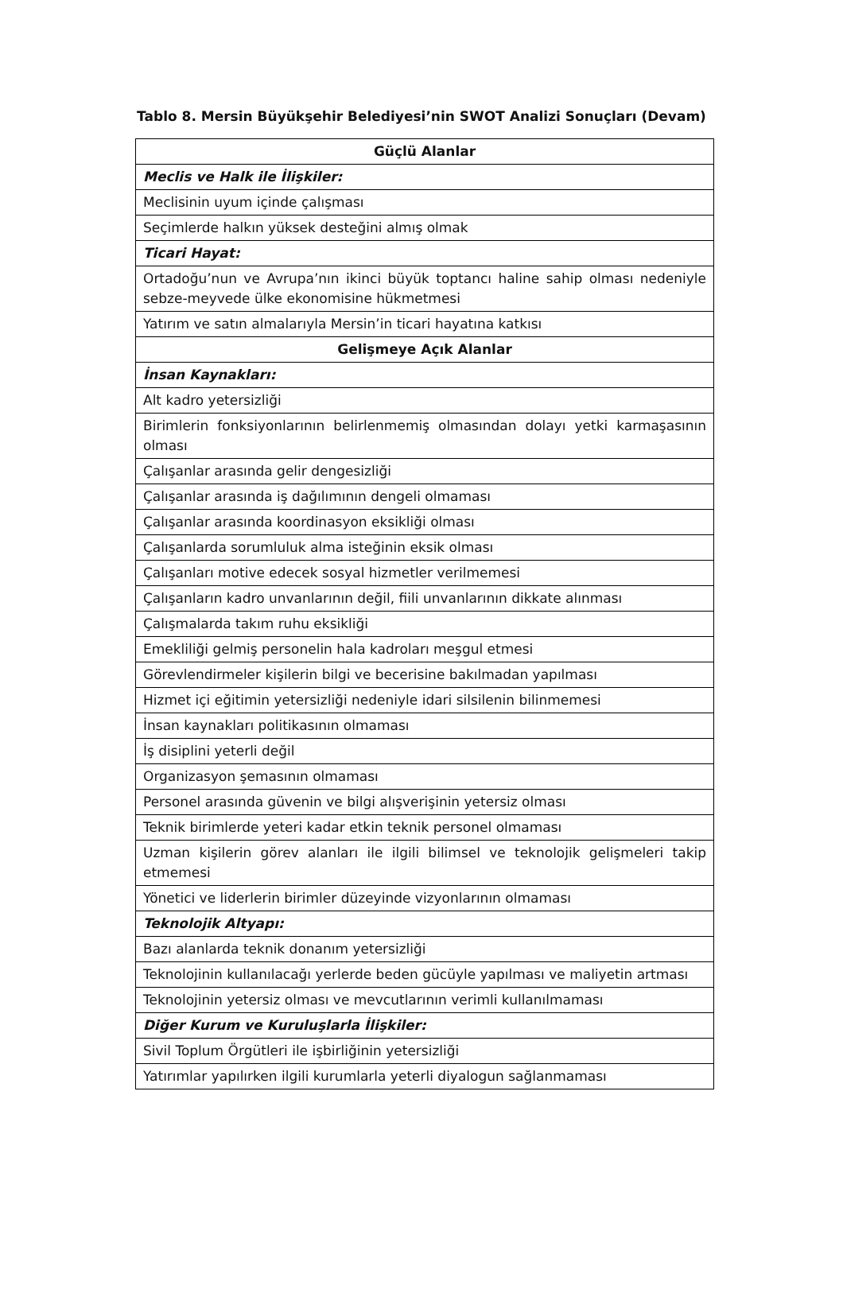Tablo 8. Mersin Büyükşehir Belediyesi’nin SWOT Analizi Sonuçları (Devam)
| Güçlü Alanlar |
| --- |
| Meclis ve Halk ile İlişkiler: |
| Meclisinin uyum içinde çalışması |
| Seçimlerde halkın yüksek desteğini almış olmak |
| Ticari Hayat: |
| Ortadoğu’nun ve Avrupa’nın ikinci büyük toptancı haline sahip olması nedeniyle sebze-meyvede ülke ekonomisine hükmetmesi |
| Yatırım ve satın almalarıyla Mersin’in ticari hayatına katkısı |
| Gelişmeye Açık Alanlar |
| İnsan Kaynakları: |
| Alt kadro yetersizliği |
| Birimlerin fonksiyonlarının belirlenmemiş olmasından dolayı yetki karmaşasının olması |
| Çalışanlar arasında gelir dengesizliği |
| Çalışanlar arasında iş dağılımının dengeli olmaması |
| Çalışanlar arasında koordinasyon eksikliği olması |
| Çalışanlarda sorumluluk alma isteğinin eksik olması |
| Çalışanları motive edecek sosyal hizmetler verilmemesi |
| Çalışanların kadro unvanlarının değil, fiili unvanlarının dikkate alınması |
| Çalışmalarda takım ruhu eksikliği |
| Emekliliği gelmiş personelin hala kadroları meşgul etmesi |
| Görevlendirmeler kişilerin bilgi ve becerisine bakılmadan yapılması |
| Hizmet içi eğitimin yetersizliği nedeniyle idari silsilenin bilinmemesi |
| İnsan kaynakları politikasının olmaması |
| İş disiplini yeterli değil |
| Organizasyon şemasının olmaması |
| Personel arasında güvenin ve bilgi alışverişinin yetersiz olması |
| Teknik birimlerde yeteri kadar etkin teknik personel olmaması |
| Uzman kişilerin görev alanları ile ilgili bilimsel ve teknolojik gelişmeleri takip etmemesi |
| Yönetici ve liderlerin birimler düzeyinde vizyonlarının olmaması |
| Teknolojik Altyapı: |
| Bazı alanlarda teknik donanım yetersizliği |
| Teknolojinin kullanılacağı yerlerde beden gücüyle yapılması ve maliyetin artması |
| Teknolojinin yetersiz olması ve mevcutlarının verimli kullanılmaması |
| Diğer Kurum ve Kuruluşlarla İlişkiler: |
| Sivil Toplum Örgütleri ile işbirliğinin yetersizliği |
| Yatırımlar yapılırken ilgili kurumlarla yeterli diyalogun sağlanmaması |